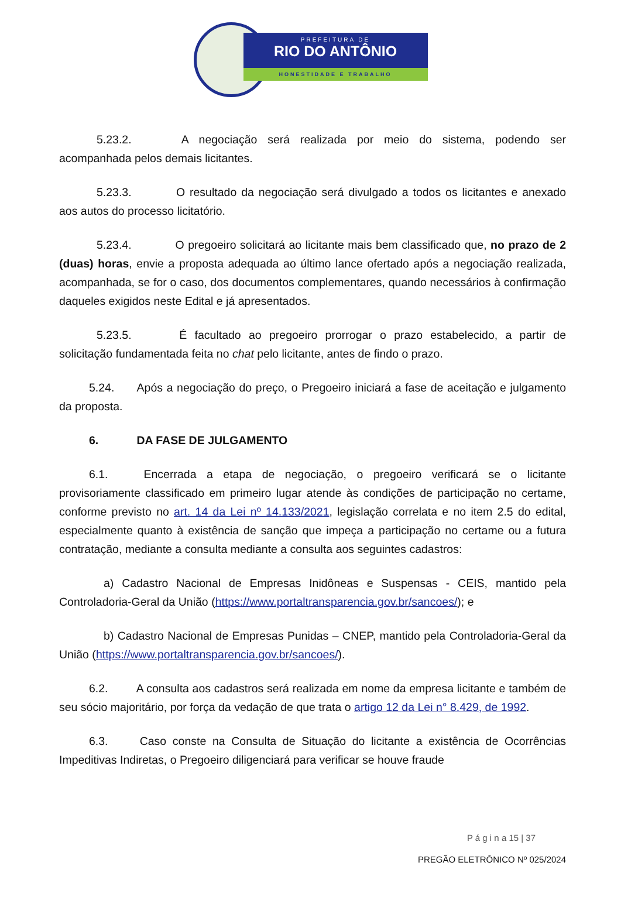PREFEITURA DE
RIO DO ANTÔNIO
HONESTIDADE E TRABALHO
5.23.2. A negociação será realizada por meio do sistema, podendo ser acompanhada pelos demais licitantes.
5.23.3. O resultado da negociação será divulgado a todos os licitantes e anexado aos autos do processo licitatório.
5.23.4. O pregoeiro solicitará ao licitante mais bem classificado que, no prazo de 2 (duas) horas, envie a proposta adequada ao último lance ofertado após a negociação realizada, acompanhada, se for o caso, dos documentos complementares, quando necessários à confirmação daqueles exigidos neste Edital e já apresentados.
5.23.5. É facultado ao pregoeiro prorrogar o prazo estabelecido, a partir de solicitação fundamentada feita no chat pelo licitante, antes de findo o prazo.
5.24. Após a negociação do preço, o Pregoeiro iniciará a fase de aceitação e julgamento da proposta.
6. DA FASE DE JULGAMENTO
6.1. Encerrada a etapa de negociação, o pregoeiro verificará se o licitante provisoriamente classificado em primeiro lugar atende às condições de participação no certame, conforme previsto no art. 14 da Lei nº 14.133/2021, legislação correlata e no item 2.5 do edital, especialmente quanto à existência de sanção que impeça a participação no certame ou a futura contratação, mediante a consulta mediante a consulta aos seguintes cadastros:
a) Cadastro Nacional de Empresas Inidôneas e Suspensas - CEIS, mantido pela Controladoria-Geral da União (https://www.portaltransparencia.gov.br/sancoes/); e
b) Cadastro Nacional de Empresas Punidas – CNEP, mantido pela Controladoria-Geral da União (https://www.portaltransparencia.gov.br/sancoes/).
6.2. A consulta aos cadastros será realizada em nome da empresa licitante e também de seu sócio majoritário, por força da vedação de que trata o artigo 12 da Lei n° 8.429, de 1992.
6.3. Caso conste na Consulta de Situação do licitante a existência de Ocorrências Impeditivas Indiretas, o Pregoeiro diligenciará para verificar se houve fraude
P á g i n a 15 | 37
PREGÃO ELETRÔNICO Nº 025/2024